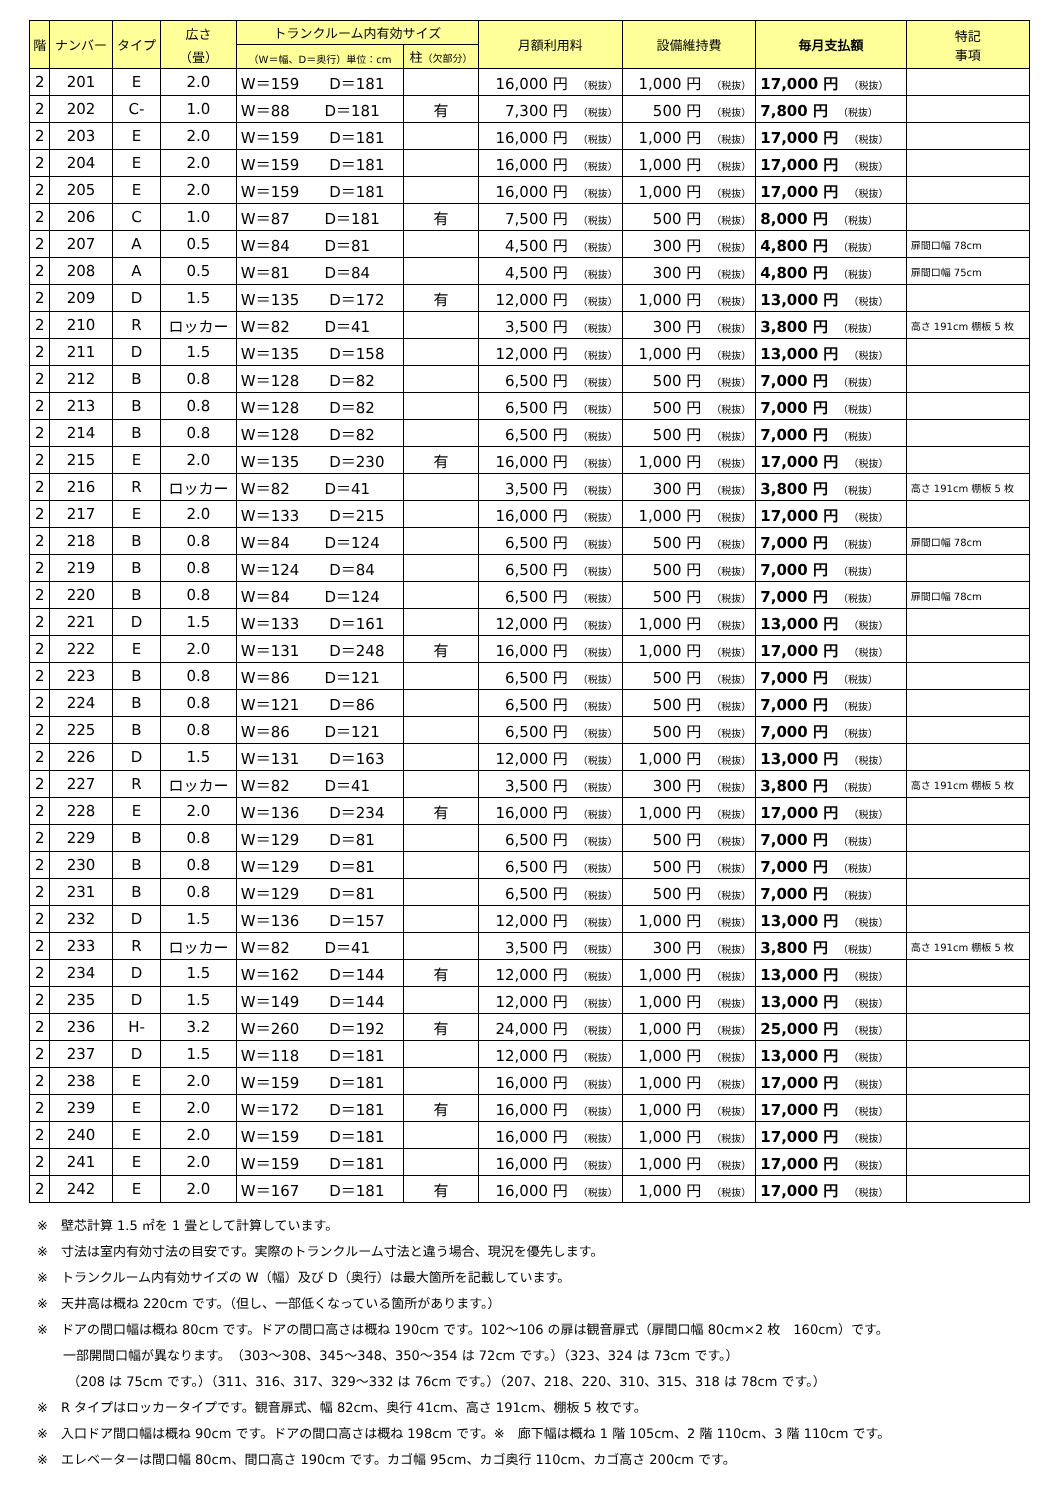| 階 | ナンバー | タイプ | 広さ （畳） | トランクルーム内有効サイズ | | 月額利用料 | 設備維持費 | 毎月支払額 | 特記 事項 |
| --- | --- | --- | --- | --- | --- | --- | --- | --- | --- |
| | | | | （W＝幅、D＝奥行）単位：cm | 柱 （欠部分） | | | | |
| 2 | 201 | E | 2.0 | W＝159 D＝181 | | 16,000 円 （税抜） | 1,000 円 （税抜） | 17,000 円 （税抜） | |
| 2 | 202 | C- | 1.0 | W＝88 D＝181 | 有 | 7,300 円 （税抜） | 500 円 （税抜） | 7,800 円 （税抜） | |
| 2 | 203 | E | 2.0 | W＝159 D＝181 | | 16,000 円 （税抜） | 1,000 円 （税抜） | 17,000 円 （税抜） | |
| 2 | 204 | E | 2.0 | W＝159 D＝181 | | 16,000 円 （税抜） | 1,000 円 （税抜） | 17,000 円 （税抜） | |
| 2 | 205 | E | 2.0 | W＝159 D＝181 | | 16,000 円 （税抜） | 1,000 円 （税抜） | 17,000 円 （税抜） | |
| 2 | 206 | C | 1.0 | W＝87 D＝181 | 有 | 7,500 円 （税抜） | 500 円 （税抜） | 8,000 円 （税抜） | |
| 2 | 207 | A | 0.5 | W＝84 D＝81 | | 4,500 円 （税抜） | 300 円 （税抜） | 4,800 円 （税抜） | 扉間口幅 78cm |
| 2 | 208 | A | 0.5 | W＝81 D＝84 | | 4,500 円 （税抜） | 300 円 （税抜） | 4,800 円 （税抜） | 扉間口幅 75cm |
| 2 | 209 | D | 1.5 | W＝135 D＝172 | 有 | 12,000 円 （税抜） | 1,000 円 （税抜） | 13,000 円 （税抜） | |
| 2 | 210 | R | ロッカー | W＝82 D＝41 | | 3,500 円 （税抜） | 300 円 （税抜） | 3,800 円 （税抜） | 高さ 191cm 棚板 5 枚 |
| 2 | 211 | D | 1.5 | W＝135 D＝158 | | 12,000 円 （税抜） | 1,000 円 （税抜） | 13,000 円 （税抜） | |
| 2 | 212 | B | 0.8 | W＝128 D＝82 | | 6,500 円 （税抜） | 500 円 （税抜） | 7,000 円 （税抜） | |
| 2 | 213 | B | 0.8 | W＝128 D＝82 | | 6,500 円 （税抜） | 500 円 （税抜） | 7,000 円 （税抜） | |
| 2 | 214 | B | 0.8 | W＝128 D＝82 | | 6,500 円 （税抜） | 500 円 （税抜） | 7,000 円 （税抜） | |
| 2 | 215 | E | 2.0 | W＝135 D＝230 | 有 | 16,000 円 （税抜） | 1,000 円 （税抜） | 17,000 円 （税抜） | |
| 2 | 216 | R | ロッカー | W＝82 D＝41 | | 3,500 円 （税抜） | 300 円 （税抜） | 3,800 円 （税抜） | 高さ 191cm 棚板 5 枚 |
| 2 | 217 | E | 2.0 | W＝133 D＝215 | | 16,000 円 （税抜） | 1,000 円 （税抜） | 17,000 円 （税抜） | |
| 2 | 218 | B | 0.8 | W＝84 D＝124 | | 6,500 円 （税抜） | 500 円 （税抜） | 7,000 円 （税抜） | 扉間口幅 78cm |
| 2 | 219 | B | 0.8 | W＝124 D＝84 | | 6,500 円 （税抜） | 500 円 （税抜） | 7,000 円 （税抜） | |
| 2 | 220 | B | 0.8 | W＝84 D＝124 | | 6,500 円 （税抜） | 500 円 （税抜） | 7,000 円 （税抜） | 扉間口幅 78cm |
| 2 | 221 | D | 1.5 | W＝133 D＝161 | | 12,000 円 （税抜） | 1,000 円 （税抜） | 13,000 円 （税抜） | |
| 2 | 222 | E | 2.0 | W＝131 D＝248 | 有 | 16,000 円 （税抜） | 1,000 円 （税抜） | 17,000 円 （税抜） | |
| 2 | 223 | B | 0.8 | W＝86 D＝121 | | 6,500 円 （税抜） | 500 円 （税抜） | 7,000 円 （税抜） | |
| 2 | 224 | B | 0.8 | W＝121 D＝86 | | 6,500 円 （税抜） | 500 円 （税抜） | 7,000 円 （税抜） | |
| 2 | 225 | B | 0.8 | W＝86 D＝121 | | 6,500 円 （税抜） | 500 円 （税抜） | 7,000 円 （税抜） | |
| 2 | 226 | D | 1.5 | W＝131 D＝163 | | 12,000 円 （税抜） | 1,000 円 （税抜） | 13,000 円 （税抜） | |
| 2 | 227 | R | ロッカー | W＝82 D＝41 | | 3,500 円 （税抜） | 300 円 （税抜） | 3,800 円 （税抜） | 高さ 191cm 棚板 5 枚 |
| 2 | 228 | E | 2.0 | W＝136 D＝234 | 有 | 16,000 円 （税抜） | 1,000 円 （税抜） | 17,000 円 （税抜） | |
| 2 | 229 | B | 0.8 | W＝129 D＝81 | | 6,500 円 （税抜） | 500 円 （税抜） | 7,000 円 （税抜） | |
| 2 | 230 | B | 0.8 | W＝129 D＝81 | | 6,500 円 （税抜） | 500 円 （税抜） | 7,000 円 （税抜） | |
| 2 | 231 | B | 0.8 | W＝129 D＝81 | | 6,500 円 （税抜） | 500 円 （税抜） | 7,000 円 （税抜） | |
| 2 | 232 | D | 1.5 | W＝136 D＝157 | | 12,000 円 （税抜） | 1,000 円 （税抜） | 13,000 円 （税抜） | |
| 2 | 233 | R | ロッカー | W＝82 D＝41 | | 3,500 円 （税抜） | 300 円 （税抜） | 3,800 円 （税抜） | 高さ 191cm 棚板 5 枚 |
| 2 | 234 | D | 1.5 | W＝162 D＝144 | 有 | 12,000 円 （税抜） | 1,000 円 （税抜） | 13,000 円 （税抜） | |
| 2 | 235 | D | 1.5 | W＝149 D＝144 | | 12,000 円 （税抜） | 1,000 円 （税抜） | 13,000 円 （税抜） | |
| 2 | 236 | H- | 3.2 | W＝260 D＝192 | 有 | 24,000 円 （税抜） | 1,000 円 （税抜） | 25,000 円 （税抜） | |
| 2 | 237 | D | 1.5 | W＝118 D＝181 | | 12,000 円 （税抜） | 1,000 円 （税抜） | 13,000 円 （税抜） | |
| 2 | 238 | E | 2.0 | W＝159 D＝181 | | 16,000 円 （税抜） | 1,000 円 （税抜） | 17,000 円 （税抜） | |
| 2 | 239 | E | 2.0 | W＝172 D＝181 | 有 | 16,000 円 （税抜） | 1,000 円 （税抜） | 17,000 円 （税抜） | |
| 2 | 240 | E | 2.0 | W＝159 D＝181 | | 16,000 円 （税抜） | 1,000 円 （税抜） | 17,000 円 （税抜） | |
| 2 | 241 | E | 2.0 | W＝159 D＝181 | | 16,000 円 （税抜） | 1,000 円 （税抜） | 17,000 円 （税抜） | |
| 2 | 242 | E | 2.0 | W＝167 D＝181 | 有 | 16,000 円 （税抜） | 1,000 円 （税抜） | 17,000 円 （税抜） | |
※　壁芯計算 1.5 ㎡を 1 畳として計算しています。
※　寸法は室内有効寸法の目安です。実際のトランクルーム寸法と違う場合、現況を優先します。
※　トランクルーム内有効サイズの W（幅）及び D（奥行）は最大箇所を記載しています。
※　天井高は概ね 220cm です。（但し、一部低くなっている箇所があります。）
※　ドアの間口幅は概ね 80cm です。ドアの間口高さは概ね 190cm です。102～106 の扉は観音扉式（扉間口幅 80cm×2 枚　160cm）です。
　　一部開間口幅が異なります。　（303～308、345～348、350～354 は 72cm です。）（323、324 は 73cm です。）
　　 （208 は 75cm です。）（311、316、317、329～332 は 76cm です。）（207、218、220、310、315、318 は 78cm です。）
※　R タイプはロッカータイプです。観音扉式、幅 82cm、奥行 41cm、高さ 191cm、棚板 5 枚です。
※　入口ドア間口幅は概ね 90cm です。ドアの間口高さは概ね 198cm です。※　廊下幅は概ね 1 階 105cm、2 階 110cm、3 階 110cm です。
※　エレベーターは間口幅 80cm、間口高さ 190cm です。カゴ幅 95cm、カゴ奥行 110cm、カゴ高さ 200cm です。